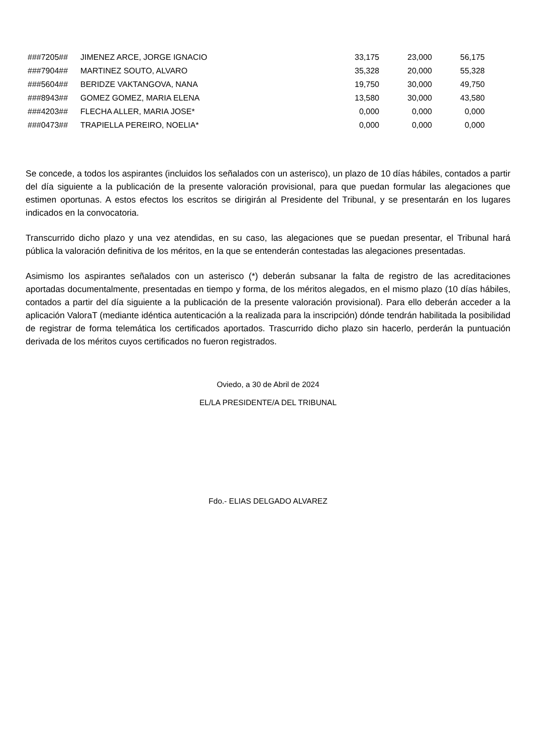| ###7205## | JIMENEZ ARCE, JORGE IGNACIO | 33,175 | 23,000 | 56,175 |
| ###7904## | MARTINEZ SOUTO, ALVARO | 35,328 | 20,000 | 55,328 |
| ###5604## | BERIDZE VAKTANGOVA, NANA | 19,750 | 30,000 | 49,750 |
| ###8943## | GOMEZ GOMEZ, MARIA ELENA | 13,580 | 30,000 | 43,580 |
| ###4203## | FLECHA ALLER, MARIA JOSE* | 0,000 | 0,000 | 0,000 |
| ###0473## | TRAPIELLA PEREIRO, NOELIA* | 0,000 | 0,000 | 0,000 |
Se concede, a todos los aspirantes (incluidos los señalados con un asterisco), un plazo de 10 días hábiles, contados a partir del día siguiente a la publicación de la presente valoración provisional, para que puedan formular las alegaciones que estimen oportunas. A estos efectos los escritos se dirigirán al Presidente del Tribunal, y se presentarán en los lugares indicados en la convocatoria.
Transcurrido dicho plazo y una vez atendidas, en su caso, las alegaciones que se puedan presentar, el Tribunal hará pública la valoración definitiva de los méritos, en la que se entenderán contestadas las alegaciones presentadas.
Asimismo los aspirantes señalados con un asterisco (*) deberán subsanar la falta de registro de las acreditaciones aportadas documentalmente, presentadas en tiempo y forma, de los méritos alegados, en el mismo plazo (10 días hábiles, contados a partir del día siguiente a la publicación de la presente valoración provisional). Para ello deberán acceder a la aplicación ValoraT (mediante idéntica autenticación a la realizada para la inscripción) dónde tendrán habilitada la posibilidad de registrar de forma telemática los certificados aportados. Trascurrido dicho plazo sin hacerlo, perderán la puntuación derivada de los méritos cuyos certificados no fueron registrados.
Oviedo, a 30 de Abril de 2024
EL/LA PRESIDENTE/A DEL TRIBUNAL
Fdo.- ELIAS DELGADO ALVAREZ